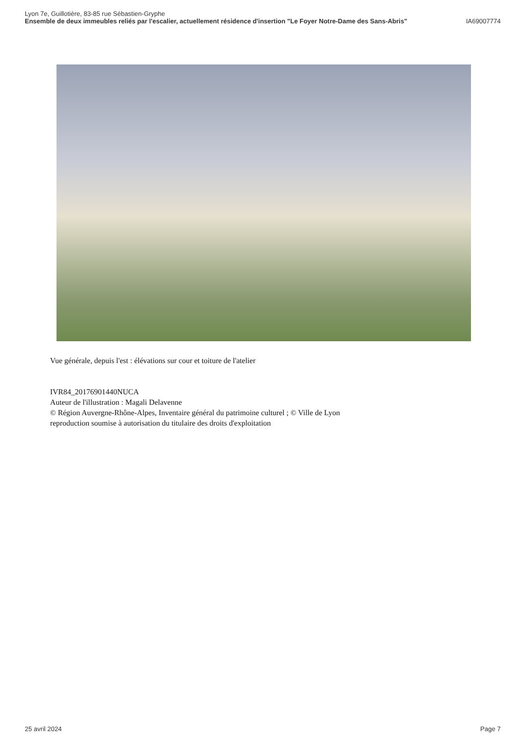Lyon 7e, Guillotière, 83-85 rue Sébastien-Gryphe
Ensemble de deux immeubles reliés par l'escalier, actuellement résidence d'insertion "Le Foyer Notre-Dame des Sans-Abris" IA69007774
Vue générale, depuis l'est : élévations sur cour et toiture de l'atelier
IVR84_20176901440NUCA
Auteur de l'illustration : Magali Delavenne
© Région Auvergne-Rhône-Alpes, Inventaire général du patrimoine culturel ; © Ville de Lyon
reproduction soumise à autorisation du titulaire des droits d'exploitation
25 avril 2024 Page 7